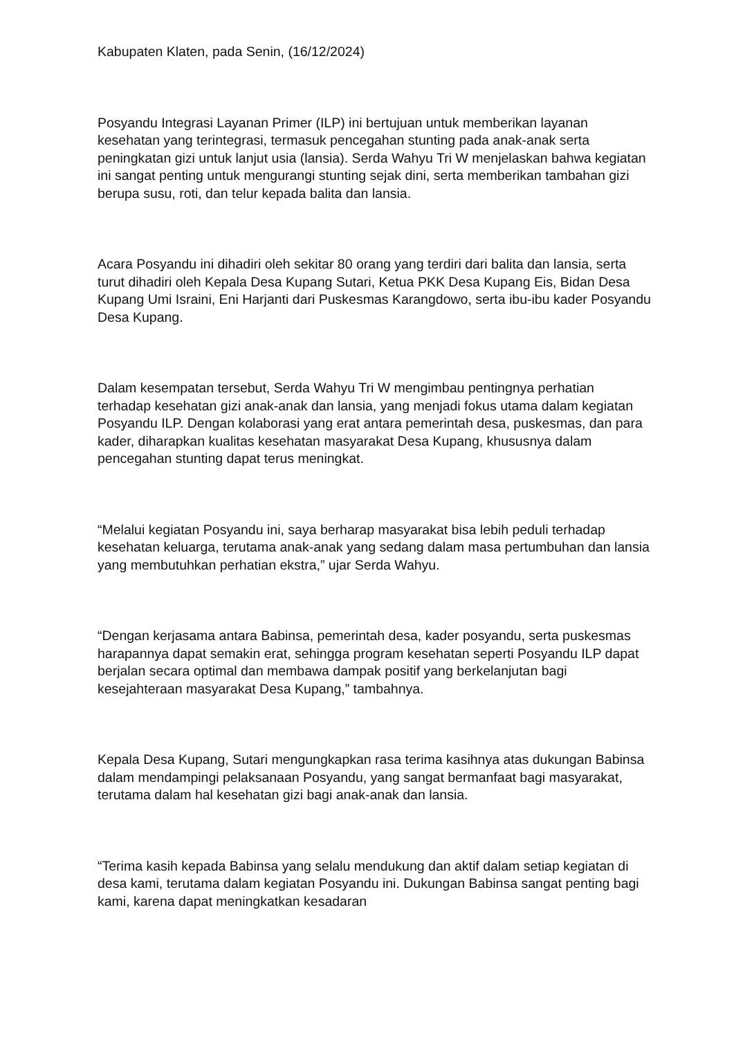Kabupaten Klaten, pada Senin, (16/12/2024)
Posyandu Integrasi Layanan Primer (ILP) ini bertujuan untuk memberikan layanan kesehatan yang terintegrasi, termasuk pencegahan stunting pada anak-anak serta peningkatan gizi untuk lanjut usia (lansia). Serda Wahyu Tri W menjelaskan bahwa kegiatan ini sangat penting untuk mengurangi stunting sejak dini, serta memberikan tambahan gizi berupa susu, roti, dan telur kepada balita dan lansia.
Acara Posyandu ini dihadiri oleh sekitar 80 orang yang terdiri dari balita dan lansia, serta turut dihadiri oleh Kepala Desa Kupang Sutari, Ketua PKK Desa Kupang Eis, Bidan Desa Kupang Umi Israini, Eni Harjanti dari Puskesmas Karangdowo, serta ibu-ibu kader Posyandu Desa Kupang.
Dalam kesempatan tersebut, Serda Wahyu Tri W mengimbau pentingnya perhatian terhadap kesehatan gizi anak-anak dan lansia, yang menjadi fokus utama dalam kegiatan Posyandu ILP. Dengan kolaborasi yang erat antara pemerintah desa, puskesmas, dan para kader, diharapkan kualitas kesehatan masyarakat Desa Kupang, khususnya dalam pencegahan stunting dapat terus meningkat.
“Melalui kegiatan Posyandu ini, saya berharap masyarakat bisa lebih peduli terhadap kesehatan keluarga, terutama anak-anak yang sedang dalam masa pertumbuhan dan lansia yang membutuhkan perhatian ekstra,” ujar Serda Wahyu.
“Dengan kerjasama antara Babinsa, pemerintah desa, kader posyandu, serta puskesmas harapannya dapat semakin erat, sehingga program kesehatan seperti Posyandu ILP dapat berjalan secara optimal dan membawa dampak positif yang berkelanjutan bagi kesejahteraan masyarakat Desa Kupang,” tambahnya.
Kepala Desa Kupang, Sutari mengungkapkan rasa terima kasihnya atas dukungan Babinsa dalam mendampingi pelaksanaan Posyandu, yang sangat bermanfaat bagi masyarakat, terutama dalam hal kesehatan gizi bagi anak-anak dan lansia.
“Terima kasih kepada Babinsa yang selalu mendukung dan aktif dalam setiap kegiatan di desa kami, terutama dalam kegiatan Posyandu ini. Dukungan Babinsa sangat penting bagi kami, karena dapat meningkatkan kesadaran